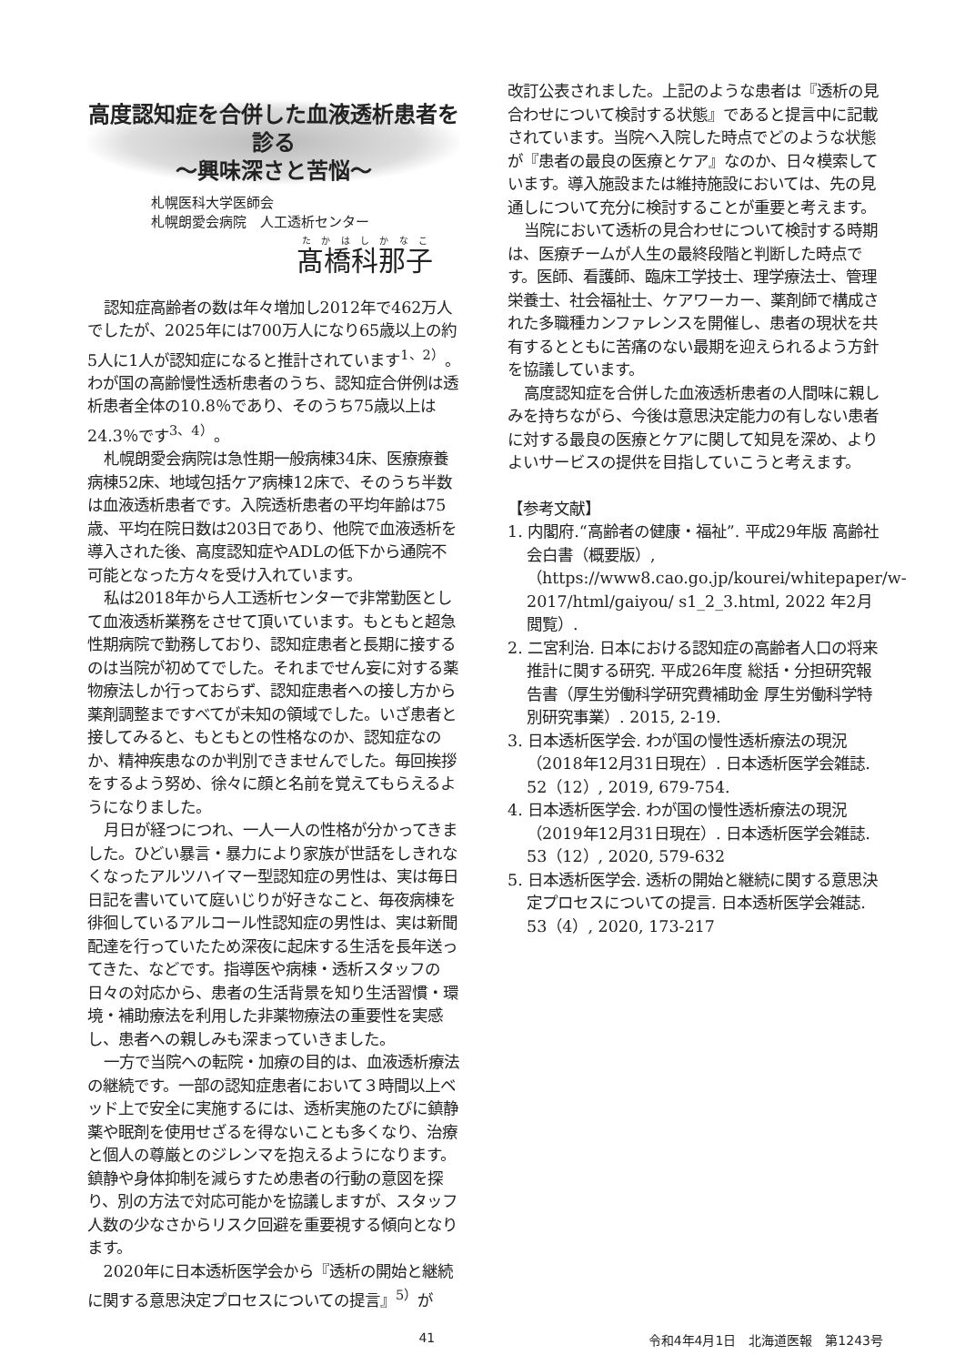高度認知症を合併した血液透析患者を診る
～興味深さと苦悩～
札幌医科大学医師会
札幌朗愛会病院　人工透析センター
髙橋科那子
認知症高齢者の数は年々増加し2012年で462万人でしたが、2025年には700万人になり65歳以上の約5人に1人が認知症になると推計されています<sup>1、2）</sup>。わが国の高齢慢性透析患者のうち、認知症合併例は透析患者全体の10.8％であり、そのうち75歳以上は24.3％です<sup>3、4）</sup>。
札幌朗愛会病院は急性期一般病棟34床、医療療養病棟52床、地域包括ケア病棟12床で、そのうち半数は血液透析患者です。入院透析患者の平均年齢は75歳、平均在院日数は203日であり、他院で血液透析を導入された後、高度認知症やADLの低下から通院不可能となった方々を受け入れています。
私は2018年から人工透析センターで非常勤医として血液透析業務をさせて頂いています。もともと超急性期病院で勤務しており、認知症患者と長期に接するのは当院が初めてでした。それまでせん妄に対する薬物療法しか行っておらず、認知症患者への接し方から薬剤調整まですべてが未知の領域でした。いざ患者と接してみると、もともとの性格なのか、認知症なのか、精神疾患なのか判別できませんでした。毎回挨拶をするよう努め、徐々に顔と名前を覚えてもらえるようになりました。
月日が経つにつれ、一人一人の性格が分かってきました。ひどい暴言・暴力により家族が世話をしきれなくなったアルツハイマー型認知症の男性は、実は毎日日記を書いていて庭いじりが好きなこと、毎夜病棟を徘徊しているアルコール性認知症の男性は、実は新聞配達を行っていたため深夜に起床する生活を長年送ってきた、などです。指導医や病棟・透析スタッフの日々の対応から、患者の生活背景を知り生活習慣・環境・補助療法を利用した非薬物療法の重要性を実感し、患者への親しみも深まっていきました。
一方で当院への転院・加療の目的は、血液透析療法の継続です。一部の認知症患者において３時間以上ベッド上で安全に実施するには、透析実施のたびに鎮静薬や眠剤を使用せざるを得ないことも多くなり、治療と個人の尊厳とのジレンマを抱えるようになります。鎮静や身体抑制を減らすため患者の行動の意図を探り、別の方法で対応可能かを協議しますが、スタッフ人数の少なさからリスク回避を重要視する傾向となります。
2020年に日本透析医学会から『透析の開始と継続に関する意思決定プロセスについての提言』<sup>5）</sup>が
改訂公表されました。上記のような患者は『透析の見合わせについて検討する状態』であると提言中に記載されています。当院へ入院した時点でどのような状態が『患者の最良の医療とケア』なのか、日々模索しています。導入施設または維持施設においては、先の見通しについて充分に検討することが重要と考えます。
当院において透析の見合わせについて検討する時期は、医療チームが人生の最終段階と判断した時点です。医師、看護師、臨床工学技士、理学療法士、管理栄養士、社会福祉士、ケアワーカー、薬剤師で構成された多職種カンファレンスを開催し、患者の現状を共有するとともに苦痛のない最期を迎えられるよう方針を協議しています。
高度認知症を合併した血液透析患者の人間味に親しみを持ちながら、今後は意思決定能力の有しない患者に対する最良の医療とケアに関して知見を深め、よりよいサービスの提供を目指していこうと考えます。
【参考文献】
1. 内閣府.“高齢者の健康・福祉”. 平成29年版 高齢社会白書（概要版）,（https://www8.cao.go.jp/kourei/whitepaper/w-2017/html/gaiyou/ s1_2_3.html, 2022 年2月閲覧）.
2. 二宮利治. 日本における認知症の高齢者人口の将来推計に関する研究. 平成26年度 総括・分担研究報告書（厚生労働科学研究費補助金 厚生労働科学特別研究事業）. 2015, 2-19.
3. 日本透析医学会. わが国の慢性透析療法の現況（2018年12月31日現在）. 日本透析医学会雑誌. 52（12）, 2019, 679-754.
4. 日本透析医学会. わが国の慢性透析療法の現況（2019年12月31日現在）. 日本透析医学会雑誌. 53（12）, 2020, 579-632
5. 日本透析医学会. 透析の開始と継続に関する意思決定プロセスについての提言. 日本透析医学会雑誌. 53（4）, 2020, 173-217
41 令和4年4月1日　北海道医報　第1243号